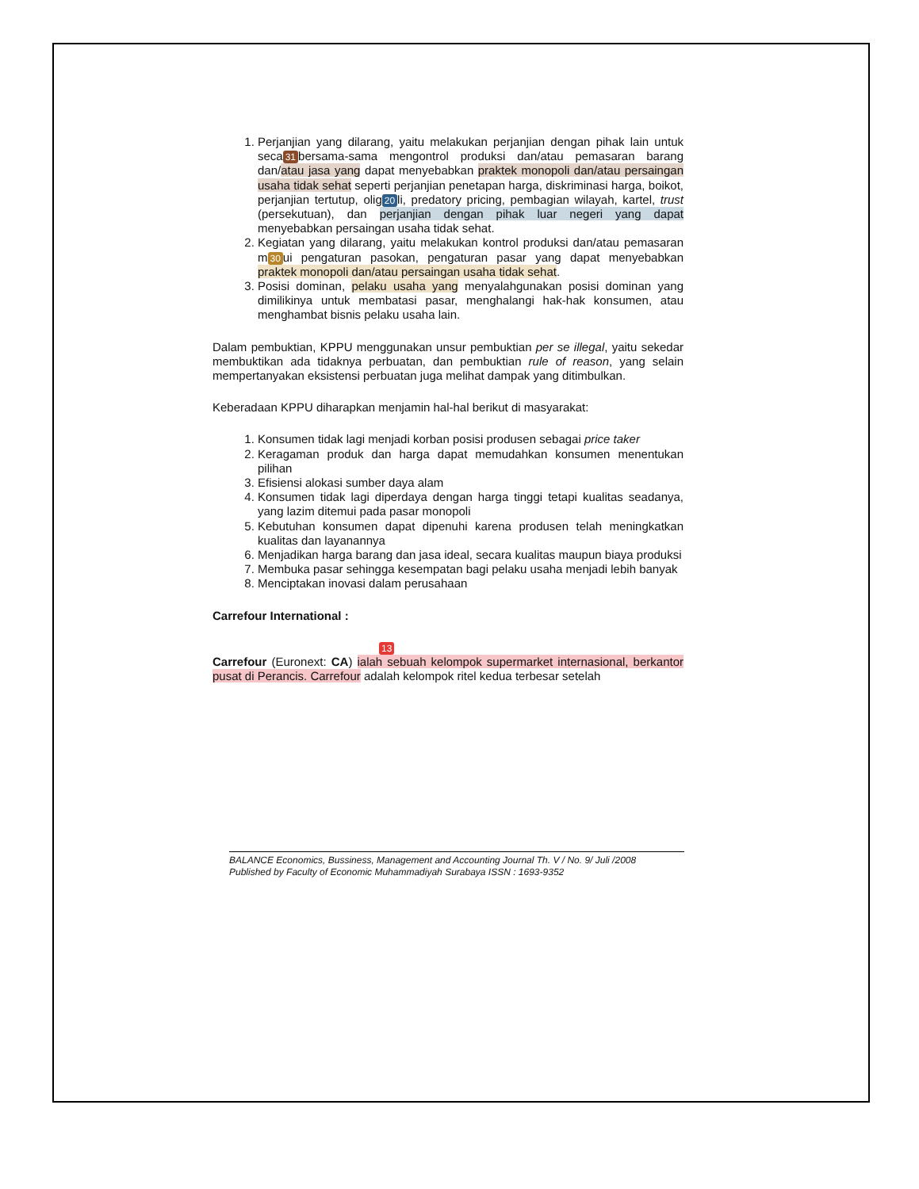1. Perjanjian yang dilarang, yaitu melakukan perjanjian dengan pihak lain untuk seca 31 bersama-sama mengontrol produksi dan/atau pemasaran barang dan/atau jasa yang dapat menyebabkan praktek monopoli dan/atau persaingan usaha tidak sehat seperti perjanjian penetapan harga, diskriminasi harga, boikot, perjanjian tertutup, olig 20 li, predatory pricing, pembagian wilayah, kartel, trust (persekutuan), dan perjanjian dengan pihak luar negeri yang dapat menyebabkan persaingan usaha tidak sehat.
2. Kegiatan yang dilarang, yaitu melakukan kontrol produksi dan/atau pemasaran m 30 ui pengaturan pasokan, pengaturan pasar yang dapat menyebabkan praktek monopoli dan/atau persaingan usaha tidak sehat.
3. Posisi dominan, pelaku usaha yang menyalahgunakan posisi dominan yang dimilikinya untuk membatasi pasar, menghalangi hak-hak konsumen, atau menghambat bisnis pelaku usaha lain.
Dalam pembuktian, KPPU menggunakan unsur pembuktian per se illegal, yaitu sekedar membuktikan ada tidaknya perbuatan, dan pembuktian rule of reason, yang selain mempertanyakan eksistensi perbuatan juga melihat dampak yang ditimbulkan.
Keberadaan KPPU diharapkan menjamin hal-hal berikut di masyarakat:
1. Konsumen tidak lagi menjadi korban posisi produsen sebagai price taker
2. Keragaman produk dan harga dapat memudahkan konsumen menentukan pilihan
3. Efisiensi alokasi sumber daya alam
4. Konsumen tidak lagi diperdaya dengan harga tinggi tetapi kualitas seadanya, yang lazim ditemui pada pasar monopoli
5. Kebutuhan konsumen dapat dipenuhi karena produsen telah meningkatkan kualitas dan layanannya
6. Menjadikan harga barang dan jasa ideal, secara kualitas maupun biaya produksi
7. Membuka pasar sehingga kesempatan bagi pelaku usaha menjadi lebih banyak
8. Menciptakan inovasi dalam perusahaan
Carrefour International :
13
Carrefour (Euronext: CA) ialah sebuah kelompok supermarket internasional, berkantor pusat di Perancis. Carrefour adalah kelompok ritel kedua terbesar setelah
BALANCE Economics, Bussiness, Management and Accounting Journal Th. V / No. 9/ Juli /2008
Published by Faculty of Economic Muhammadiyah Surabaya ISSN : 1693-9352